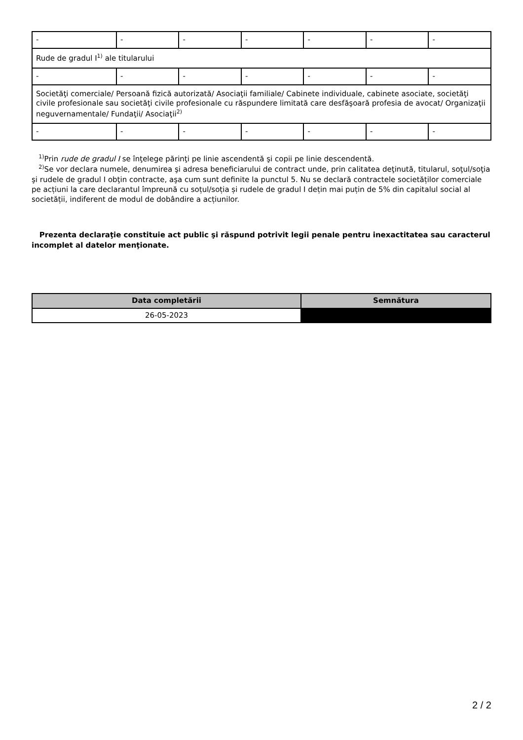| - | - | - | - | - | - | - |
| Rude de gradul I<sup>1)</sup> ale titularului | | | | | | |
| - | - | - | - | - | - | - |
| Societăţi comerciale/ Persoană fizică autorizată/ Asociaţii familiale/ Cabinete individuale, cabinete asociate, societăţi civile profesionale sau societăţi civile profesionale cu răspundere limitată care desfăşoară profesia de avocat/ Organizaţii neguvernamentale/ Fundaţii/ Asociaţii<sup>2)</sup> | | | | | | |
| - | - | - | - | - | - | - |
<sup>1)</sup> Prin rude de gradul I se înţelege părinţi pe linie ascendentă şi copii pe linie descendentă.
<sup>2)</sup> Se vor declara numele, denumirea şi adresa beneficiarului de contract unde, prin calitatea deţinută, titularul, soţul/soţia şi rudele de gradul I obţin contracte, aşa cum sunt definite la punctul 5. Nu se declară contractele societăților comerciale pe acțiuni la care declarantul împreună cu soțul/soția și rudele de gradul I dețin mai puțin de 5% din capitalul social al societății, indiferent de modul de dobândire a acțiunilor.
Prezenta declaraţie constituie act public şi răspund potrivit legii penale pentru inexactitatea sau caracterul incomplet al datelor menţionate.
| Data completării | Semnătura |
| --- | --- |
| 26-05-2023 | |
2 / 2